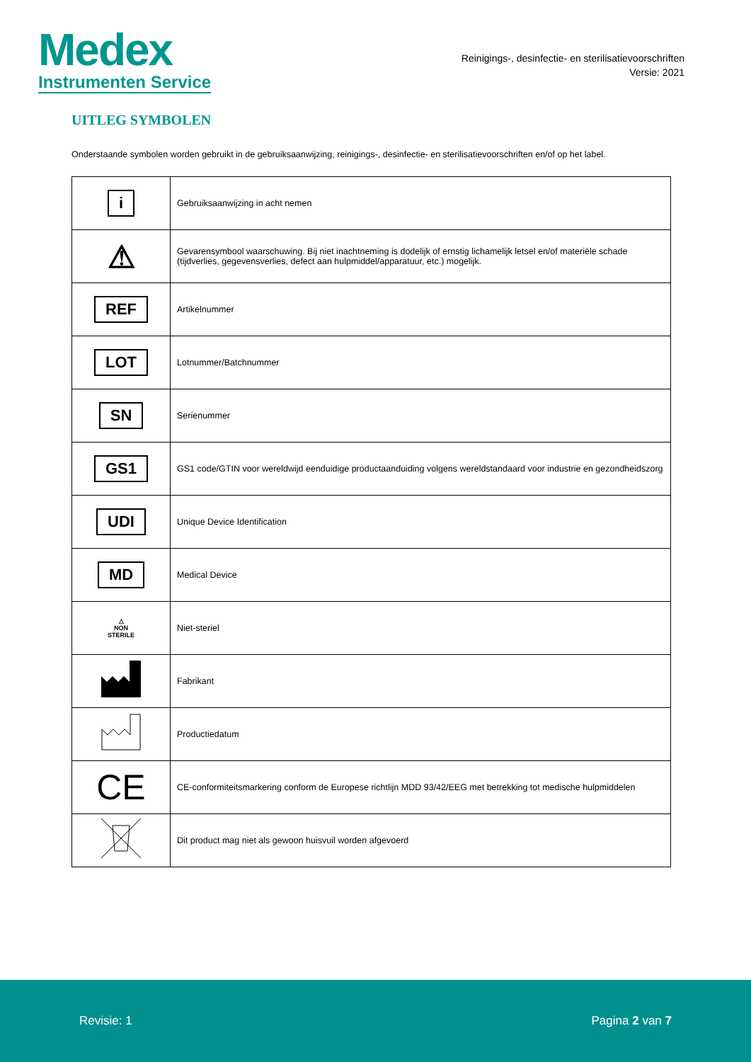Medex
Instrumenten Service
Reinigings-, desinfectie- en sterilisatievoorschriften
Versie: 2021
UITLEG SYMBOLEN
Onderstaande symbolen worden gebruikt in de gebruiksaanwijzing, reinigings-, desinfectie- en sterilisatievoorschriften en/of op het label.
| i | Gebruiksaanwijzing in acht nemen |
| ⚠ | Gevarensymbool waarschuwing. Bij niet inachtneming is dodelijk of ernstig lichamelijk letsel en/of materiële schade (tijdverlies, gegevensverlies, defect aan hulpmiddel/apparatuur, etc.) mogelijk. |
| REF | Artikelnummer |
| LOT | Lotnummer/Batchnummer |
| SN | Serienummer |
| GS1 | GS1 code/GTIN voor wereldwijd eenduidige productaanduiding volgens wereldstandaard voor industrie en gezondheidszorg |
| UDI | Unique Device Identification |
| MD | Medical Device |
| △ NON STERILE | Niet-steriel |
| | Fabrikant |
| | Productiedatum |
| CE | CE-conformiteitsmarkering conform de Europese richtlijn MDD 93/42/EEG met betrekking tot medische hulpmiddelen |
| | Dit product mag niet als gewoon huisvuil worden afgevoerd |
Revisie: 1 Pagina 2 van 7